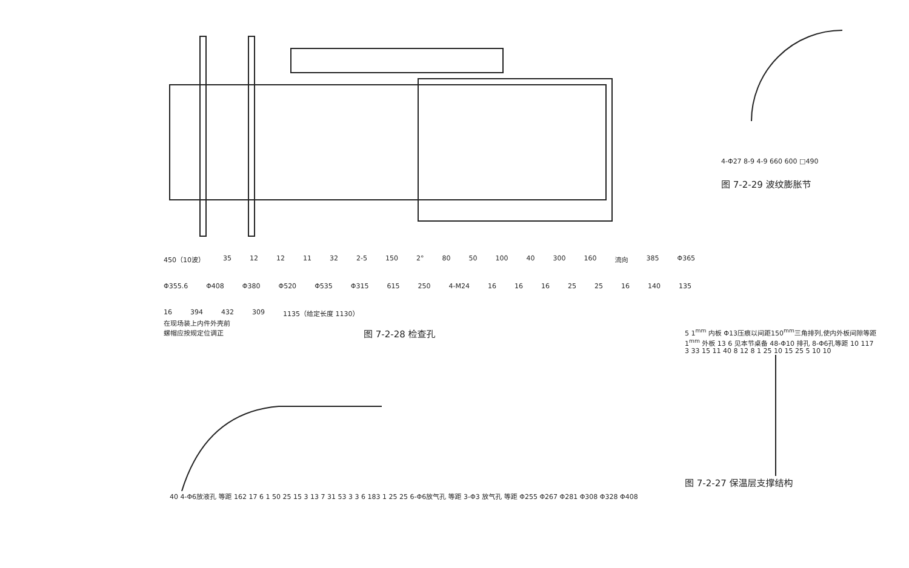450（10波） 35 12 12 11 32 2-5 150 2° 80 50 100 40 300 160 流向 385 Φ365 Φ355.6 Φ408 Φ380 Φ520 Φ535 Φ315 615 250 4-M24 16 16 16 25 25 16 140 135 16 394 432 309 1135（给定长度 1130）
在现场装上内件外壳前
螺帽应按规定位调正
4-Φ27 8-9 4-9 660 600 □490
图 7-2-29 波纹膨胀节
图 7-2-28 检查孔
40 4-Φ6放液孔 等距 162 17 6 1 50 25 15 3 13 7 31 53 3 3 6 183 1 25 25 6-Φ6放气孔 等距 3-Φ3 放气孔 等距 Φ255 Φ267 Φ281 Φ308 Φ328 Φ408
5 1<sup>mm</sup> 内板 Φ13压痕以间距150<sup>mm</sup>三角排列,使内外板间隙等距 1<sup>mm</sup> 外板 13 6 见本节桌备 48-Φ10 排孔 8-Φ6孔等距 10 117 3 33 15 11 40 8 12 8 1 25 10 15 25 5 10 10
图 7-2-27 保温层支撑结构